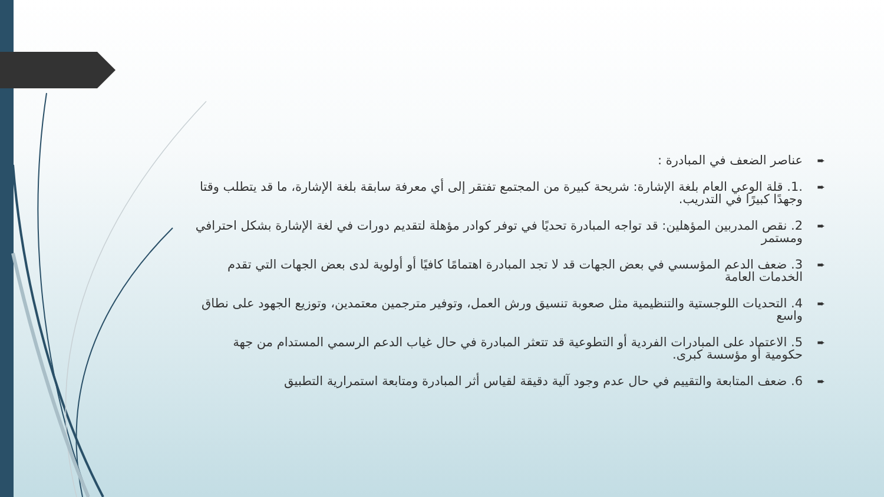➨ عناصر الضعف في المبادرة :
➨.1. قلة الوعي العام بلغة الإشارة: شريحة كبيرة من المجتمع تفتقر إلى أي معرفة سابقة بلغة الإشارة، ما قد يتطلب وقتا وجهدًا كبيرًا في التدريب.
➨ 2. نقص المدربين المؤهلين: قد تواجه المبادرة تحديًا في توفر كوادر مؤهلة لتقديم دورات في لغة الإشارة بشكل احترافي ومستمر
➨ 3. ضعف الدعم المؤسسي في بعض الجهات قد لا تجد المبادرة اهتمامًا كافيًا أو أولوية لدى بعض الجهات التي تقدم الخدمات العامة
➨ 4. التحديات اللوجستية والتنظيمية مثل صعوبة تنسيق ورش العمل، وتوفير مترجمين معتمدين، وتوزيع الجهود على نطاق واسع
➨ 5. الاعتماد على المبادرات الفردية أو التطوعية قد تتعثر المبادرة في حال غياب الدعم الرسمي المستدام من جهة حكومية أو مؤسسة كبرى.
➨ 6. ضعف المتابعة والتقييم في حال عدم وجود آلية دقيقة لقياس أثر المبادرة ومتابعة استمرارية التطبيق